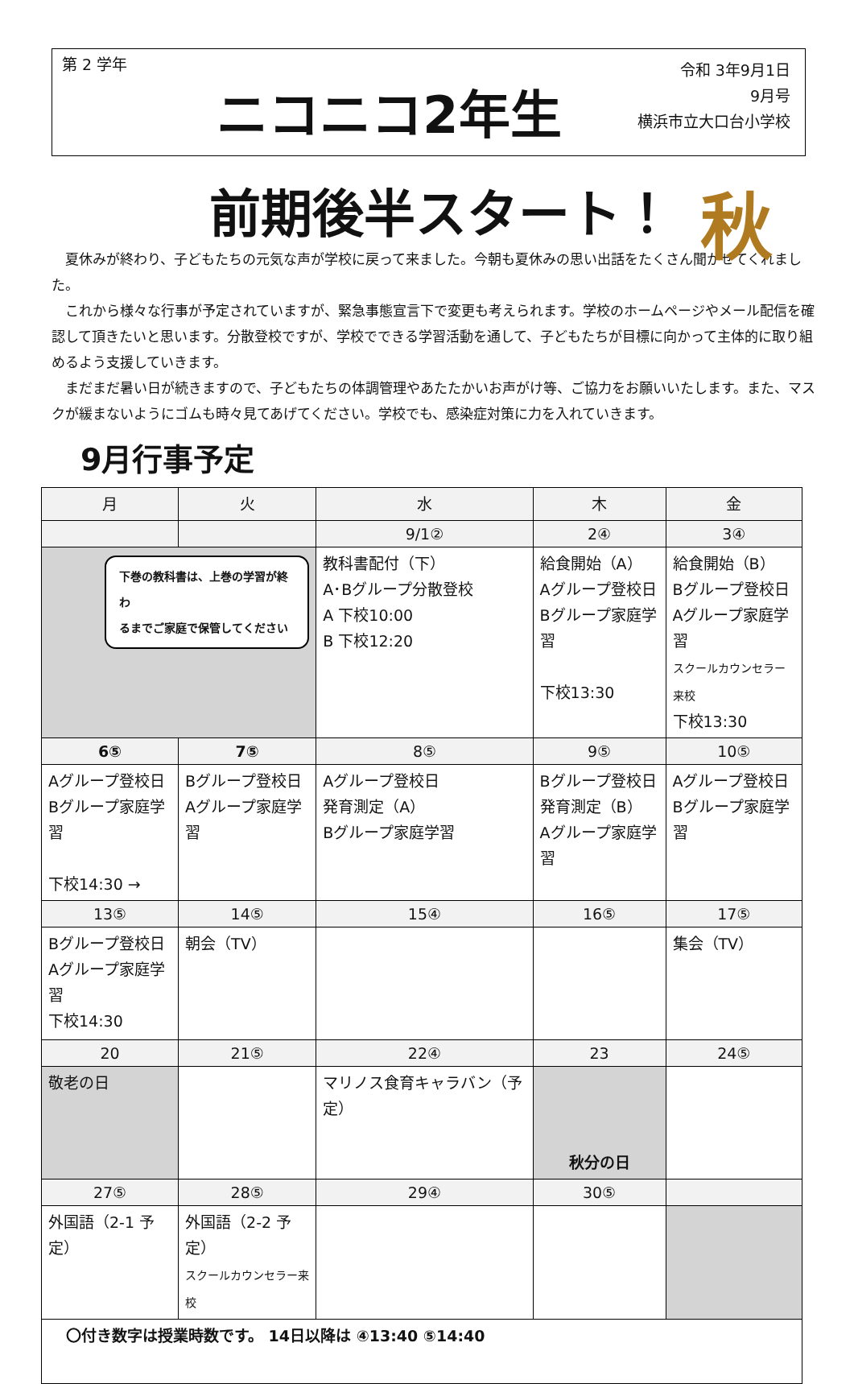第 2 学年
ニコニコ2年生
令和 3年9月1日
9月号
横浜市立大口台小学校
前期後半スタート！
秋
夏休みが終わり、子どもたちの元気な声が学校に戻って来ました。今朝も夏休みの思い出話をたくさん聞かせてくれました。
これから様々な行事が予定されていますが、緊急事態宣言下で変更も考えられます。学校のホームページやメール配信を確認して頂きたいと思います。分散登校ですが、学校でできる学習活動を通して、子どもたちが目標に向かって主体的に取り組めるよう支援していきます。
まだまだ暑い日が続きますので、子どもたちの体調管理やあたたかいお声がけ等、ご協力をお願いいたします。また、マスクが緩まないようにゴムも時々見てあげてください。学校でも、感染症対策に力を入れていきます。
9月行事予定
| 月 | 火 | 水 | 木 | 金 |
| --- | --- | --- | --- | --- |
| | | 9/1② | 2④ | 3④ |
| 下巻の教科書は、上巻の学習が終わ るまでご家庭で保管してください | | 教科書配付（下） A･Bグループ分散登校 A 下校10:00 B 下校12:20 | 給食開始（A） Aグループ登校日 Bグループ家庭学習 下校13:30 | 給食開始（B） Bグループ登校日 Aグループ家庭学習 スクールカウンセラー来校 下校13:30 |
| 6⑤ | 7⑤ | 8⑤ | 9⑤ | 10⑤ |
| Aグループ登校日 Bグループ家庭学習 下校14:30 → | Bグループ登校日 Aグループ家庭学習 | Aグループ登校日 発育測定（A） Bグループ家庭学習 | Bグループ登校日 発育測定（B） Aグループ家庭学習 | Aグループ登校日 Bグループ家庭学習 |
| 13⑤ | 14⑤ | 15④ | 16⑤ | 17⑤ |
| Bグループ登校日 Aグループ家庭学習 下校14:30 | 朝会（TV） | | | 集会（TV） |
| 20 | 21⑤ | 22④ | 23 | 24⑤ |
| 敬老の日 | | マリノス食育キャラバン（予定） | 秋分の日 | |
| 27⑤ | 28⑤ | 29④ | 30⑤ | |
| 外国語（2-1 予定） | 外国語（2-2 予定） スクールカウンセラー来校 | | | |
| 〇付き数字は授業時数です。 14日以降は ④13:40 ⑤14:40 | | | | |